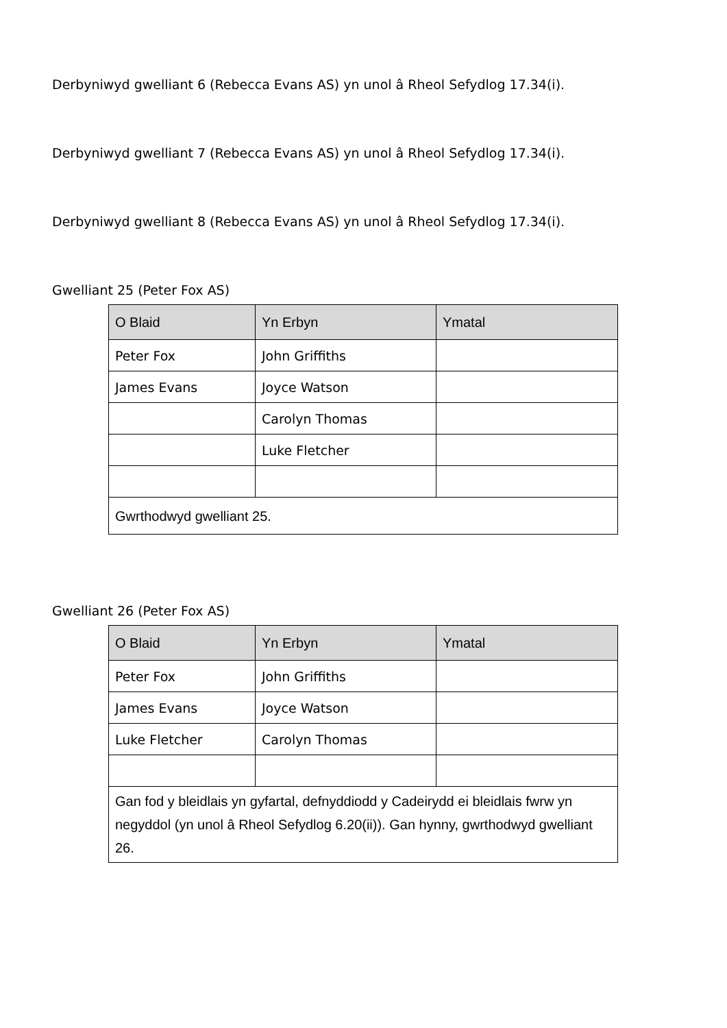Derbyniwyd gwelliant 6 (Rebecca Evans AS) yn unol â Rheol Sefydlog 17.34(i).
Derbyniwyd gwelliant 7 (Rebecca Evans AS) yn unol â Rheol Sefydlog 17.34(i).
Derbyniwyd gwelliant 8 (Rebecca Evans AS) yn unol â Rheol Sefydlog 17.34(i).
Gwelliant 25 (Peter Fox AS)
| O Blaid | Yn Erbyn | Ymatal |
| --- | --- | --- |
| Peter Fox | John Griffiths | |
| James Evans | Joyce Watson | |
| | Carolyn Thomas | |
| | Luke Fletcher | |
| Gwrthodwyd gwelliant 25. | | |
Gwelliant 26 (Peter Fox AS)
| O Blaid | Yn Erbyn | Ymatal |
| --- | --- | --- |
| Peter Fox | John Griffiths | |
| James Evans | Joyce Watson | |
| Luke Fletcher | Carolyn Thomas | |
| Gan fod y bleidlais yn gyfartal, defnyddiodd y Cadeirydd ei bleidlais fwrw yn negyddol (yn unol â Rheol Sefydlog 6.20(ii)). Gan hynny, gwrthodwyd gwelliant 26. | | |